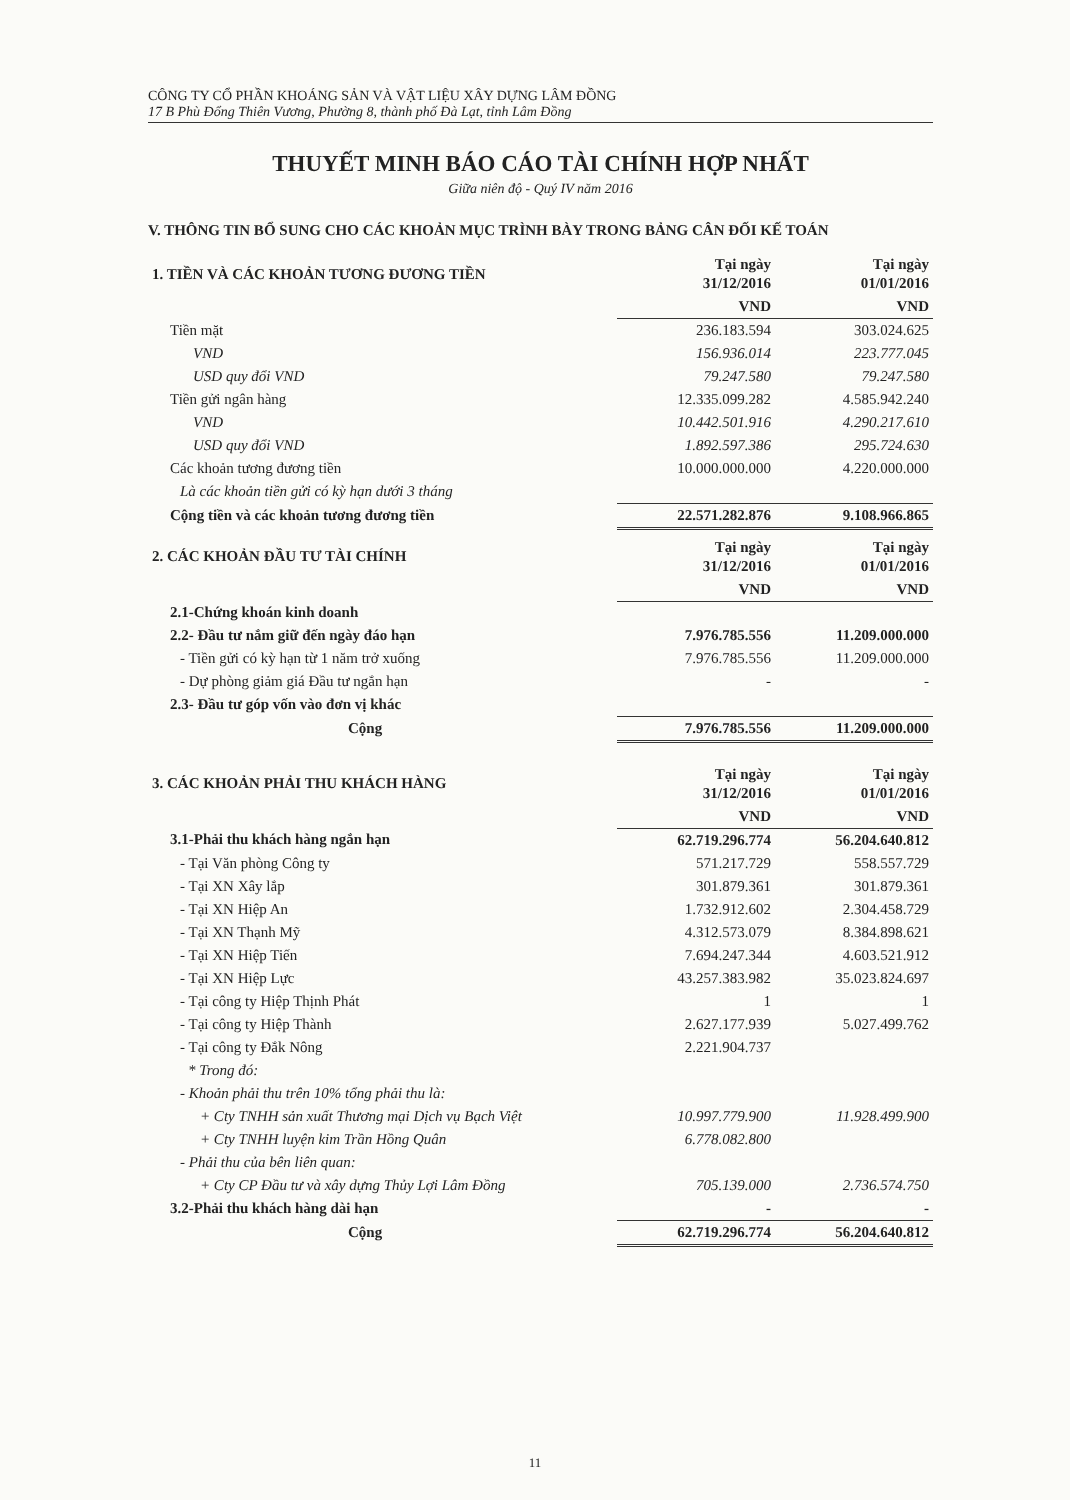CÔNG TY CỔ PHẦN KHOÁNG SẢN VÀ VẬT LIỆU XÂY DỰNG LÂM ĐỒNG
17 B Phù Đổng Thiên Vương, Phường 8, thành phố Đà Lạt, tỉnh Lâm Đồng
THUYẾT MINH BÁO CÁO TÀI CHÍNH HỢP NHẤT
Giữa niên độ - Quý IV năm 2016
V. THÔNG TIN BỔ SUNG CHO CÁC KHOẢN MỤC TRÌNH BÀY TRONG BẢNG CÂN ĐỐI KẾ TOÁN
| 1. TIỀN VÀ CÁC KHOẢN TƯƠNG ĐƯƠNG TIỀN | Tại ngày 31/12/2016 | Tại ngày 01/01/2016 |
| --- | --- | --- |
| | VND | VND |
| Tiền mặt | 236.183.594 | 303.024.625 |
| VND | 156.936.014 | 223.777.045 |
| USD quy đổi VND | 79.247.580 | 79.247.580 |
| Tiền gửi ngân hàng | 12.335.099.282 | 4.585.942.240 |
| VND | 10.442.501.916 | 4.290.217.610 |
| USD quy đổi VND | 1.892.597.386 | 295.724.630 |
| Các khoản tương đương tiền | 10.000.000.000 | 4.220.000.000 |
| Là các khoản tiền gửi có kỳ hạn dưới 3 tháng | | |
| Cộng tiền và các khoản tương đương tiền | 22.571.282.876 | 9.108.966.865 |
| 2. CÁC KHOẢN ĐẦU TƯ TÀI CHÍNH | Tại ngày 31/12/2016 | Tại ngày 01/01/2016 |
| --- | --- | --- |
| | VND | VND |
| 2.1-Chứng khoán kinh doanh | | |
| 2.2- Đầu tư nắm giữ đến ngày đáo hạn | 7.976.785.556 | 11.209.000.000 |
| - Tiền gửi có kỳ hạn từ 1 năm trở xuống | 7.976.785.556 | 11.209.000.000 |
| - Dự phòng giảm giá Đầu tư ngắn hạn | - | - |
| 2.3- Đầu tư góp vốn vào đơn vị khác | | |
| Cộng | 7.976.785.556 | 11.209.000.000 |
| 3. CÁC KHOẢN PHẢI THU KHÁCH HÀNG | Tại ngày 31/12/2016 | Tại ngày 01/01/2016 |
| --- | --- | --- |
| | VND | VND |
| 3.1-Phải thu khách hàng ngắn hạn | 62.719.296.774 | 56.204.640.812 |
| - Tại Văn phòng Công ty | 571.217.729 | 558.557.729 |
| - Tại XN Xây lắp | 301.879.361 | 301.879.361 |
| - Tại XN Hiệp An | 1.732.912.602 | 2.304.458.729 |
| - Tại XN Thạnh Mỹ | 4.312.573.079 | 8.384.898.621 |
| - Tại XN Hiệp Tiến | 7.694.247.344 | 4.603.521.912 |
| - Tại XN Hiệp Lực | 43.257.383.982 | 35.023.824.697 |
| - Tại công ty Hiệp Thịnh Phát | 1 | 1 |
| - Tại công ty Hiệp Thành | 2.627.177.939 | 5.027.499.762 |
| - Tại công ty Đắk Nông | 2.221.904.737 | |
| * Trong đó: | | |
| - Khoản phải thu trên 10% tổng phải thu là: | | |
| + Cty TNHH sản xuất Thương mại Dịch vụ Bạch Việt | 10.997.779.900 | 11.928.499.900 |
| + Cty TNHH luyện kim Trần Hồng Quân | 6.778.082.800 | |
| - Phải thu của bên liên quan: | | |
| + Cty CP Đầu tư và xây dựng Thủy Lợi Lâm Đồng | 705.139.000 | 2.736.574.750 |
| 3.2-Phải thu khách hàng dài hạn | - | - |
| Cộng | 62.719.296.774 | 56.204.640.812 |
11